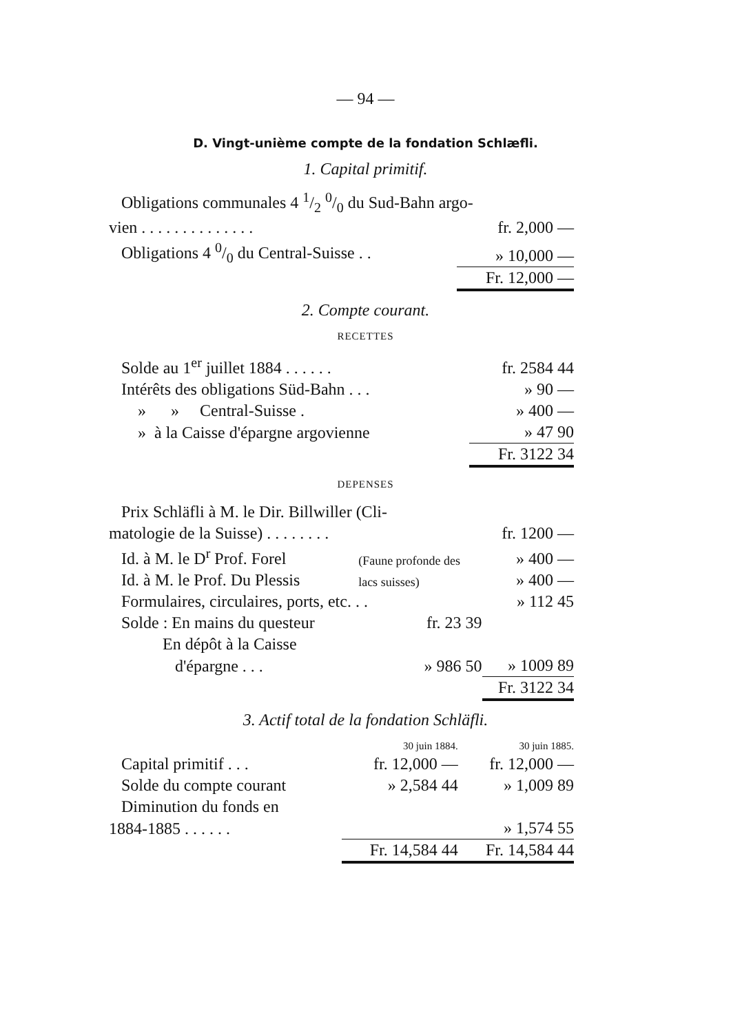— 94 —
D. Vingt-unième compte de la fondation Schlæfli.
1. Capital primitif.
| Obligations communales 4 1/2 0/0 du Sud-Bahn argo- | |
| vien . . . . . . . . . . . . . . | fr. 2,000 — |
| Obligations 4 0/0 du Central-Suisse . . | » 10,000 — |
| | Fr. 12,000 — |
2. Compte courant.
RECETTES
| Solde au 1<sup>er</sup> juillet 1884 . . . . . . | fr. 2584 44 |
| Intérêts des obligations Süd-Bahn . . . | » 90 — |
| » » Central-Suisse . | » 400 — |
| » à la Caisse d'épargne argovienne | » 47 90 |
| | Fr. 3122 34 |
DEPENSES
| Prix Schläfli à M. le Dir. Billwiller (Cli- | | |
| matologie de la Suisse) . . . . . . . . | | fr. 1200 — |
| Id. à M. le D<sup>r</sup> Prof. Forel | (Faune profonde des | » 400 — |
| Id. à M. le Prof. Du Plessis | lacs suisses) | » 400 — |
| Formulaires, circulaires, ports, etc. . . | | » 112 45 |
| Solde : En mains du questeur | fr. 23 39 | |
| En dépôt à la Caisse | | |
| d'épargne . . . | » 986 50 | » 1009 89 |
| | | Fr. 3122 34 |
3. Actif total de la fondation Schläfli.
| | 30 juin 1884. | 30 juin 1885. |
| Capital primitif . . . | fr. 12,000 — | fr. 12,000 — |
| Solde du compte courant | » 2,584 44 | » 1,009 89 |
| Diminution du fonds en | | |
| 1884-1885 . . . . . . | | » 1,574 55 |
| | Fr. 14,584 44 | Fr. 14,584 44 |